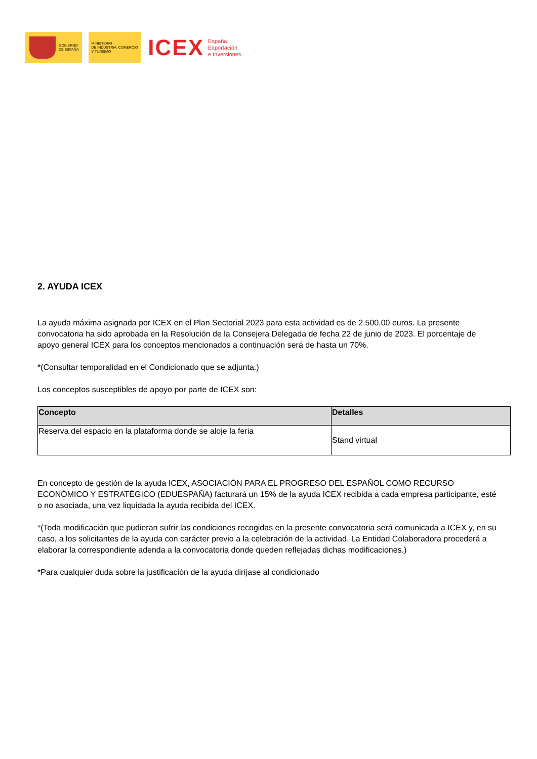GOBIERNO
DE ESPAÑA
MINISTERIO
DE INDUSTRIA, COMERCIO
Y TURISMO
ICEX
España
Exportación
e Inversiones
2. AYUDA ICEX
La ayuda máxima asignada por ICEX en el Plan Sectorial 2023 para esta actividad es de 2.500,00 euros. La presente convocatoria ha sido aprobada en la Resolución de la Consejera Delegada de fecha 22 de junio de 2023. El porcentaje de apoyo general ICEX para los conceptos mencionados a continuación será de hasta un 70%.
*(Consultar temporalidad en el Condicionado que se adjunta.)
Los conceptos susceptibles de apoyo por parte de ICEX son:
| Concepto | Detalles |
| --- | --- |
| Reserva del espacio en la plataforma donde se aloje la feria | Stand virtual |
En concepto de gestión de la ayuda ICEX, ASOCIACIÓN PARA EL PROGRESO DEL ESPAÑOL COMO RECURSO ECONÓMICO Y ESTRATÉGICO (EDUESPAÑA) facturará un 15% de la ayuda ICEX recibida a cada empresa participante, esté o no asociada, una vez liquidada la ayuda recibida del ICEX.
*(Toda modificación que pudieran sufrir las condiciones recogidas en la presente convocatoria será comunicada a ICEX y, en su caso, a los solicitantes de la ayuda con carácter previo a la celebración de la actividad. La Entidad Colaboradora procederá a elaborar la correspondiente adenda a la convocatoria donde queden reflejadas dichas modificaciones.)
*Para cualquier duda sobre la justificación de la ayuda diríjase al condicionado